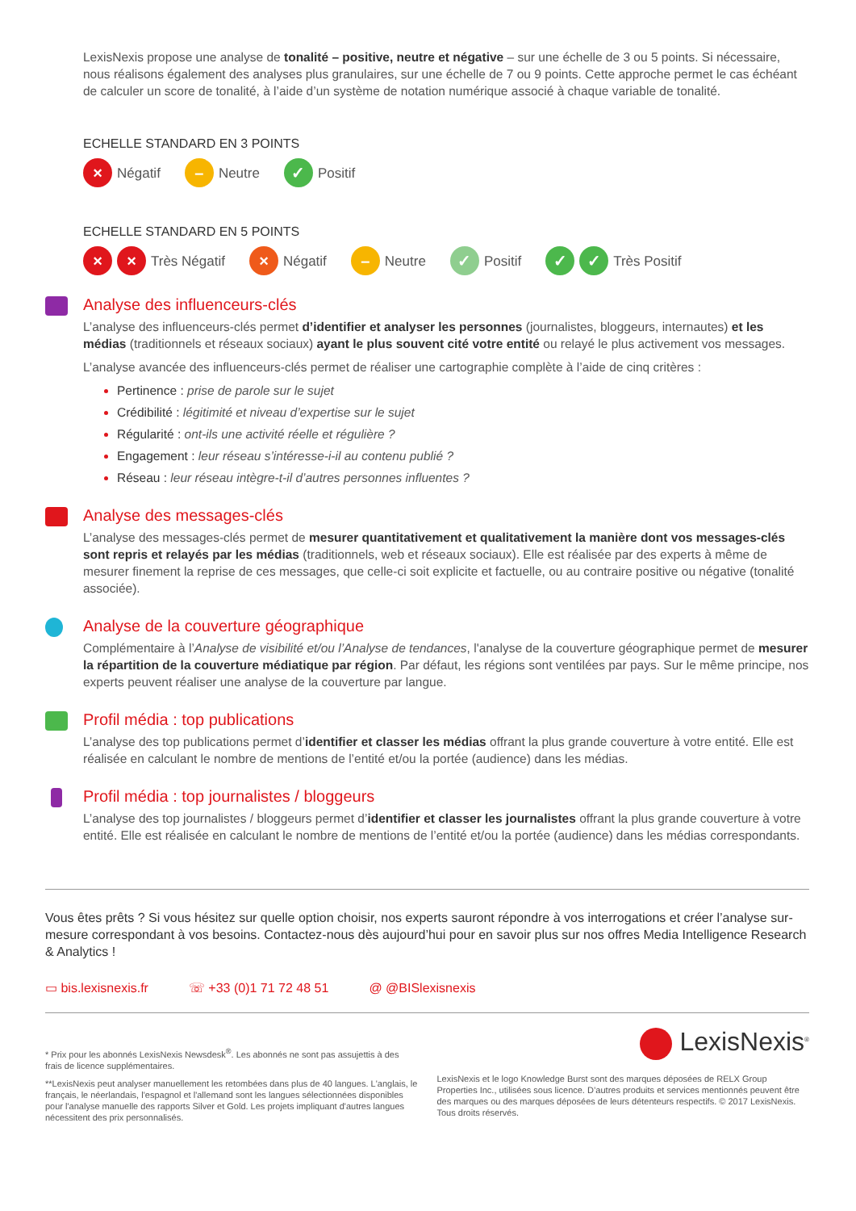LexisNexis propose une analyse de tonalité – positive, neutre et négative – sur une échelle de 3 ou 5 points. Si nécessaire, nous réalisons également des analyses plus granulaires, sur une échelle de 7 ou 9 points. Cette approche permet le cas échéant de calculer un score de tonalité, à l’aide d’un système de notation numérique associé à chaque variable de tonalité.
ECHELLE STANDARD EN 3 POINTS
× Négatif – Neutre ✓ Positif
ECHELLE STANDARD EN 5 POINTS
× × Très Négatif × Négatif – Neutre ✓ Positif ✓ ✓ Très Positif
Analyse des influenceurs-clés
L’analyse des influenceurs-clés permet d’identifier et analyser les personnes (journalistes, bloggeurs, internautes) et les médias (traditionnels et réseaux sociaux) ayant le plus souvent cité votre entité ou relayé le plus activement vos messages.
L’analyse avancée des influenceurs-clés permet de réaliser une cartographie complète à l’aide de cinq critères :
Pertinence : prise de parole sur le sujet
Crédibilité : légitimité et niveau d’expertise sur le sujet
Régularité : ont-ils une activité réelle et régulière ?
Engagement : leur réseau s’intéresse-i-il au contenu publié ?
Réseau : leur réseau intègre-t-il d’autres personnes influentes ?
Analyse des messages-clés
L’analyse des messages-clés permet de mesurer quantitativement et qualitativement la manière dont vos messages-clés sont repris et relayés par les médias (traditionnels, web et réseaux sociaux). Elle est réalisée par des experts à même de mesurer finement la reprise de ces messages, que celle-ci soit explicite et factuelle, ou au contraire positive ou négative (tonalité associée).
Analyse de la couverture géographique
Complémentaire à l’Analyse de visibilité et/ou l’Analyse de tendances, l'analyse de la couverture géographique permet de mesurer la répartition de la couverture médiatique par région. Par défaut, les régions sont ventilées par pays. Sur le même principe, nos experts peuvent réaliser une analyse de la couverture par langue.
Profil média : top publications
L’analyse des top publications permet d’identifier et classer les médias offrant la plus grande couverture à votre entité. Elle est réalisée en calculant le nombre de mentions de l’entité et/ou la portée (audience) dans les médias.
Profil média : top journalistes / bloggeurs
L’analyse des top journalistes / bloggeurs permet d’identifier et classer les journalistes offrant la plus grande couverture à votre entité. Elle est réalisée en calculant le nombre de mentions de l’entité et/ou la portée (audience) dans les médias correspondants.
Vous êtes prêts ? Si vous hésitez sur quelle option choisir, nos experts sauront répondre à vos interrogations et créer l’analyse sur-mesure correspondant à vos besoins. Contactez-nous dès aujourd’hui pour en savoir plus sur nos offres Media Intelligence Research & Analytics !
▭ bis.lexisnexis.fr ☏ +33 (0)1 71 72 48 51 @ @BISlexisnexis
* Prix pour les abonnés LexisNexis Newsdesk<sup>®</sup>. Les abonnés ne sont pas assujettis à des frais de licence supplémentaires.
**LexisNexis peut analyser manuellement les retombées dans plus de 40 langues. L'anglais, le français, le néerlandais, l'espagnol et l'allemand sont les langues sélectionnées disponibles pour l'analyse manuelle des rapports Silver et Gold. Les projets impliquant d'autres langues nécessitent des prix personnalisés.
LexisNexis<sup>®</sup>
LexisNexis et le logo Knowledge Burst sont des marques déposées de RELX Group Properties Inc., utilisées sous licence. D’autres produits et services mentionnés peuvent être des marques ou des marques déposées de leurs détenteurs respectifs. © 2017 LexisNexis. Tous droits réservés.